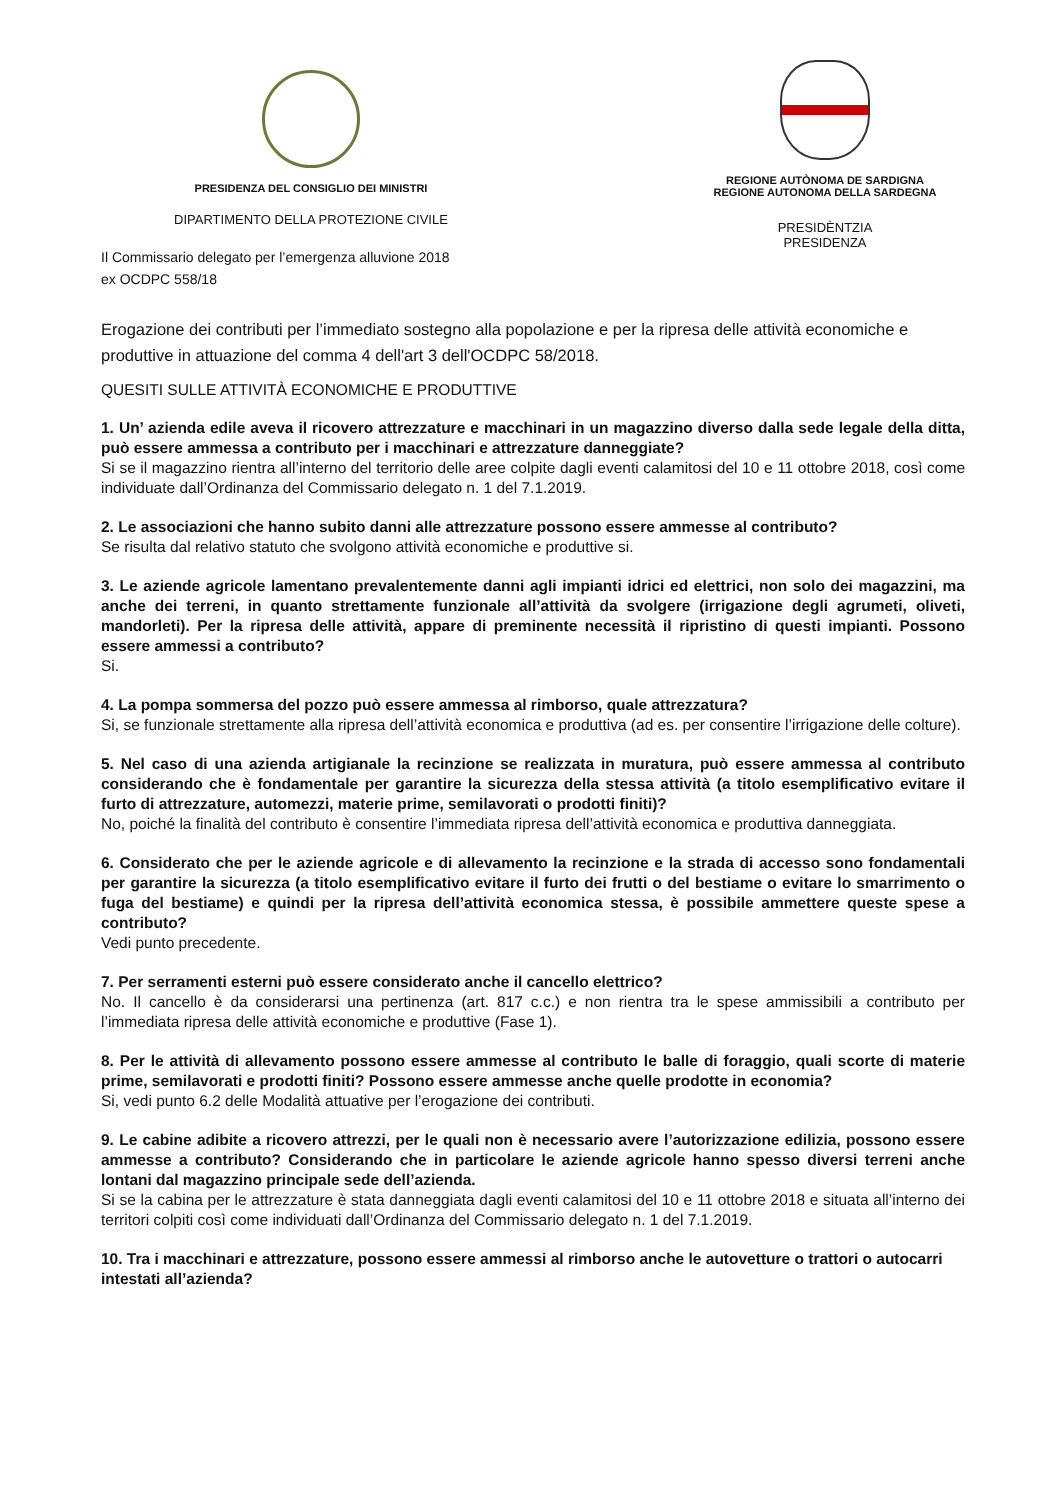PRESIDENZA DEL CONSIGLIO DEI MINISTRI
DIPARTIMENTO DELLA PROTEZIONE CIVILE
REGIONE AUTÒNOMA DE SARDIGNA
REGIONE AUTONOMA DELLA SARDEGNA
PRESIDÈNTZIA
PRESIDENZA
Il Commissario delegato per l’emergenza alluvione 2018
ex OCDPC 558/18
Erogazione dei contributi per l’immediato sostegno alla popolazione e per la ripresa delle attività economiche e produttive in attuazione del comma 4 dell'art 3 dell'OCDPC 58/2018.
QUESITI SULLE ATTIVITÀ ECONOMICHE E PRODUTTIVE
1. Un’ azienda edile aveva il ricovero attrezzature e macchinari in un magazzino diverso dalla sede legale della ditta, può essere ammessa a contributo per i macchinari e attrezzature danneggiate?
Si se il magazzino rientra all’interno del territorio delle aree colpite dagli eventi calamitosi del 10 e 11 ottobre 2018, così come individuate dall’Ordinanza del Commissario delegato n. 1 del 7.1.2019.
2. Le associazioni che hanno subito danni alle attrezzature possono essere ammesse al contributo?
Se risulta dal relativo statuto che svolgono attività economiche e produttive si.
3. Le aziende agricole lamentano prevalentemente danni agli impianti idrici ed elettrici, non solo dei magazzini, ma anche dei terreni, in quanto strettamente funzionale all’attività da svolgere (irrigazione degli agrumeti, oliveti, mandorleti). Per la ripresa delle attività, appare di preminente necessità il ripristino di questi impianti. Possono essere ammessi a contributo?
Si.
4. La pompa sommersa del pozzo può essere ammessa al rimborso, quale attrezzatura?
Si, se funzionale strettamente alla ripresa dell’attività economica e produttiva (ad es. per consentire l’irrigazione delle colture).
5. Nel caso di una azienda artigianale la recinzione se realizzata in muratura, può essere ammessa al contributo considerando che è fondamentale per garantire la sicurezza della stessa attività (a titolo esemplificativo evitare il furto di attrezzature, automezzi, materie prime, semilavorati o prodotti finiti)?
No, poiché la finalità del contributo è consentire l’immediata ripresa dell’attività economica e produttiva danneggiata.
6. Considerato che per le aziende agricole e di allevamento la recinzione e la strada di accesso sono fondamentali per garantire la sicurezza (a titolo esemplificativo evitare il furto dei frutti o del bestiame o evitare lo smarrimento o fuga del bestiame) e quindi per la ripresa dell’attività economica stessa, è possibile ammettere queste spese a contributo?
Vedi punto precedente.
7. Per serramenti esterni può essere considerato anche il cancello elettrico?
No. Il cancello è da considerarsi una pertinenza (art. 817 c.c.) e non rientra tra le spese ammissibili a contributo per l’immediata ripresa delle attività economiche e produttive (Fase 1).
8. Per le attività di allevamento possono essere ammesse al contributo le balle di foraggio, quali scorte di materie prime, semilavorati e prodotti finiti? Possono essere ammesse anche quelle prodotte in economia?
Si, vedi punto 6.2 delle Modalità attuative per l’erogazione dei contributi.
9. Le cabine adibite a ricovero attrezzi, per le quali non è necessario avere l’autorizzazione edilizia, possono essere ammesse a contributo? Considerando che in particolare le aziende agricole hanno spesso diversi terreni anche lontani dal magazzino principale sede dell’azienda.
Si se la cabina per le attrezzature è stata danneggiata dagli eventi calamitosi del 10 e 11 ottobre 2018 e situata all’interno dei territori colpiti così come individuati dall’Ordinanza del Commissario delegato n. 1 del 7.1.2019.
10. Tra i macchinari e attrezzature, possono essere ammessi al rimborso anche le autovetture o trattori o autocarri intestati all’azienda?